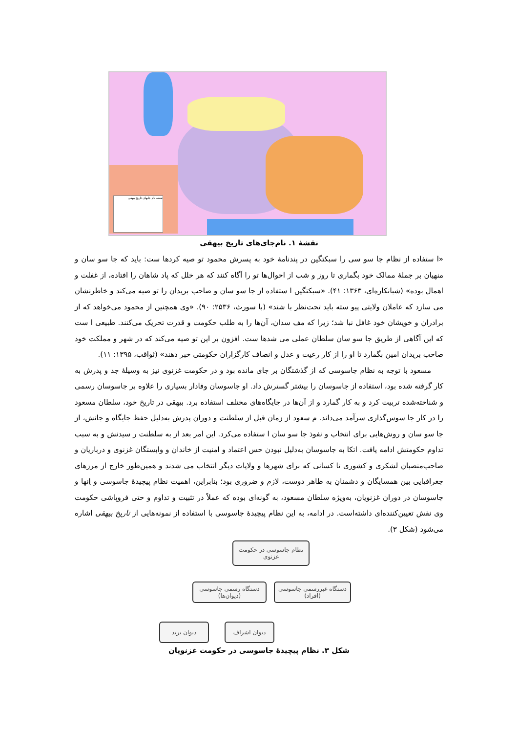نقشه نام جایهای تاریخ بیهقی
نقشهٔ ۱. نام‌جای‌های تاریخ بیهقی
«ا ستفاده از نظام جا سو سی را سبکتگین در پندنامهٔ خود به پسرش محمود تو صیه کردها ست: باید که جا سو سان و منهیان بر جملهٔ ممالک خود بگماری تا روز و شب از احوال‌ها تو را آگاه کنند که هر خلل که پاد شاهان را افتاده، از غفلت و اهمال بوده» (شبانکاره‌ای، ۱۳۶۳: ۴۱). «سبکتگین ا ستفاده از جا سو سان و صاحب بریدان را تو صیه می‌کند و خاطرنشان می سازد که عاملان ولایتی پیو سته باید تحت‌نظر با شند» (با سورث، ۲۵۳۶: ۹۰). «وی همچنین از محمود می‌خواهد که از برادران و خویشان خود غافل نبا شد؛ زیرا که مف سدان، آن‌ها را به طلب حکومت و قدرت تحریک می‌کنند. طبیعی ا ست که این آگاهی از طریق جا سو سان سلطان عملی می شدها ست. افزون بر این تو صیه می‌کند که در شهر و مملکت خود صاحب بریدان امین بگمارد تا او را از کار رعیت و عدل و انصاف کارگزاران حکومتی خبر دهند» (ثواقب، ۱۳۹۵: ۱۱).
مسعود با توجه به نظام جاسوسی که از گذشتگان بر جای مانده بود و در حکومت غزنوی نیز به وسیلهٔ جد و پدرش به کار گرفته شده بود، استفاده از جاسوسان را بیشتر گسترش داد. او جاسوسان وفادار بسیاری را علاوه بر جاسوسان رسمی و شناخته‌شده تربیت کرد و به کار گمارد و از آن‌ها در جایگاه‌های مختلف استفاده برد. بیهقی در تاریخ خود، سلطان مسعود را در کار جا سوس‌گذاری سرآمد می‌داند. م سعود از زمان قبل از سلطنت و دوران پدرش به‌دلیل حفظ جایگاه و جانش، از جا سو سان و روش‌هایی برای انتخاب و نفوذ جا سو سان ا ستفاده می‌کرد. این امر بعد از به سلطنت ر سیدنش و به سبب تداوم حکومتش ادامه یافت. اتکا به جاسوسان به‌دلیل نبودن حس اعتماد و امنیت از خاندان و وابستگان غزنوی و درباریان و صاحب‌منصبان لشکری و کشوری تا کسانی که برای شهرها و ولایات دیگر انتخاب می شدند و همین‌طور خارج از مرزهای جغرافیایی بین همسایگان و دشمنانِ به ظاهر دوست، لازم و ضروری بود؛ بنابراین، اهمیت نظام پیچیدهٔ جاسوسی و اِنها و جاسوسان در دوران غزنویان، به‌ویژه سلطان مسعود، به گونه‌ای بوده که عملاً در تثبیت و تداوم و حتی فروپاشی حکومت وی نقش تعیین‌کننده‌ای داشته‌است. در ادامه، به این نظام پیچیدهٔ جاسوسی با استفاده از نمونه‌هایی از تاریخ بیهقی اشاره می‌شود (شکل ۳).
نظام جاسوسی در حکومت غزنوی
دستگاه رسمی جاسوسی (دیوان‌ها)
دستگاه غیررسمی جاسوسی (افراد)
دیوان برید دیوان اشراف
شکل ۳. نظام پیچیدهٔ جاسوسی در حکومت غزنویان